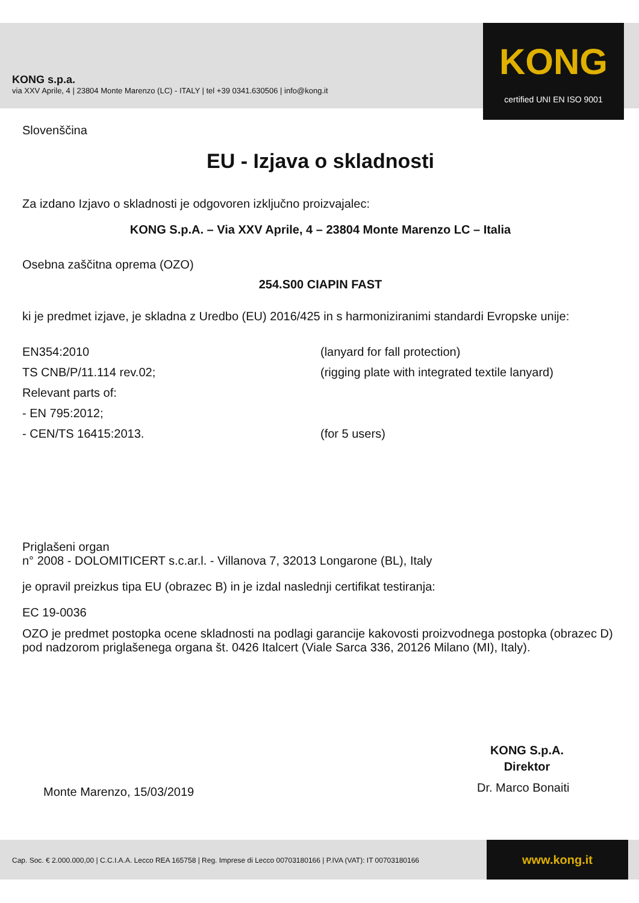KONG s.p.a.
via XXV Aprile, 4 | 23804 Monte Marenzo (LC) - ITALY | tel +39 0341.630506 | info@kong.it
KONG
certified UNI EN ISO 9001
Slovenščina
EU - Izjava o skladnosti
Za izdano Izjavo o skladnosti je odgovoren izključno proizvajalec:
KONG S.p.A. – Via XXV Aprile, 4 – 23804 Monte Marenzo LC – Italia
Osebna zaščitna oprema (OZO)
254.S00 CIAPIN FAST
ki je predmet izjave, je skladna z Uredbo (EU) 2016/425 in s harmoniziranimi standardi Evropske unije:
EN354:2010 (lanyard for fall protection)
TS CNB/P/11.114 rev.02; (rigging plate with integrated textile lanyard)
Relevant parts of:
- EN 795:2012;
- CEN/TS 16415:2013. (for 5 users)
Priglašeni organ
n° 2008 - DOLOMITICERT s.c.ar.l. - Villanova 7, 32013 Longarone (BL), Italy
je opravil preizkus tipa EU (obrazec B) in je izdal naslednji certifikat testiranja:
EC 19-0036
OZO je predmet postopka ocene skladnosti na podlagi garancije kakovosti proizvodnega postopka (obrazec D) pod nadzorom priglašenega organa št. 0426 Italcert (Viale Sarca 336, 20126 Milano (MI), Italy).
KONG S.p.A.
Direktor
Dr. Marco Bonaiti
Monte Marenzo, 15/03/2019
Cap. Soc. € 2.000.000,00 | C.C.I.A.A. Lecco REA 165758 | Reg. Imprese di Lecco 00703180166 | P.IVA (VAT): IT 00703180166 www.kong.it